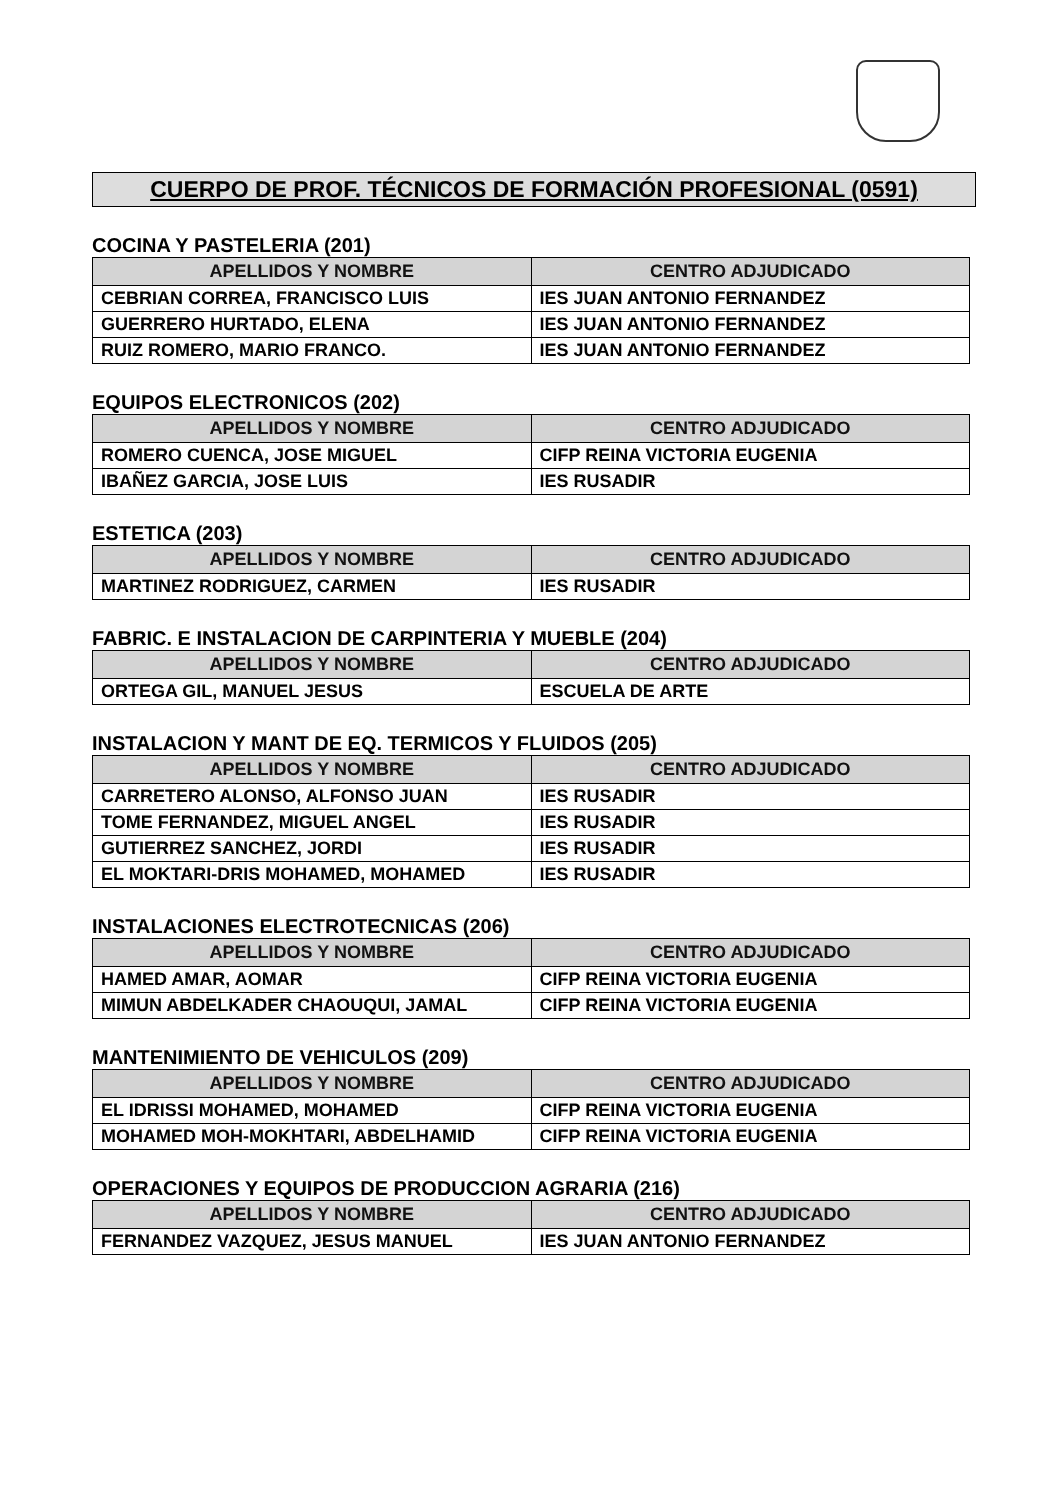CUERPO DE PROF. TÉCNICOS DE FORMACIÓN PROFESIONAL (0591)
COCINA Y PASTELERIA (201)
| APELLIDOS Y NOMBRE | CENTRO ADJUDICADO |
| --- | --- |
| CEBRIAN CORREA, FRANCISCO LUIS | IES JUAN ANTONIO FERNANDEZ |
| GUERRERO HURTADO, ELENA | IES JUAN ANTONIO FERNANDEZ |
| RUIZ ROMERO, MARIO FRANCO. | IES JUAN ANTONIO FERNANDEZ |
EQUIPOS ELECTRONICOS (202)
| APELLIDOS Y NOMBRE | CENTRO ADJUDICADO |
| --- | --- |
| ROMERO CUENCA, JOSE MIGUEL | CIFP REINA VICTORIA EUGENIA |
| IBAÑEZ GARCIA, JOSE LUIS | IES RUSADIR |
ESTETICA (203)
| APELLIDOS Y NOMBRE | CENTRO ADJUDICADO |
| --- | --- |
| MARTINEZ RODRIGUEZ, CARMEN | IES RUSADIR |
FABRIC. E INSTALACION DE CARPINTERIA Y MUEBLE (204)
| APELLIDOS Y NOMBRE | CENTRO ADJUDICADO |
| --- | --- |
| ORTEGA GIL, MANUEL JESUS | ESCUELA DE ARTE |
INSTALACION Y MANT DE EQ. TERMICOS Y FLUIDOS (205)
| APELLIDOS Y NOMBRE | CENTRO ADJUDICADO |
| --- | --- |
| CARRETERO ALONSO, ALFONSO JUAN | IES RUSADIR |
| TOME FERNANDEZ, MIGUEL ANGEL | IES RUSADIR |
| GUTIERREZ SANCHEZ, JORDI | IES RUSADIR |
| EL MOKTARI-DRIS MOHAMED, MOHAMED | IES RUSADIR |
INSTALACIONES ELECTROTECNICAS (206)
| APELLIDOS Y NOMBRE | CENTRO ADJUDICADO |
| --- | --- |
| HAMED AMAR, AOMAR | CIFP REINA VICTORIA EUGENIA |
| MIMUN ABDELKADER CHAOUQUI, JAMAL | CIFP REINA VICTORIA EUGENIA |
MANTENIMIENTO DE VEHICULOS (209)
| APELLIDOS Y NOMBRE | CENTRO ADJUDICADO |
| --- | --- |
| EL IDRISSI MOHAMED, MOHAMED | CIFP REINA VICTORIA EUGENIA |
| MOHAMED MOH-MOKHTARI, ABDELHAMID | CIFP REINA VICTORIA EUGENIA |
OPERACIONES Y EQUIPOS DE PRODUCCION AGRARIA (216)
| APELLIDOS Y NOMBRE | CENTRO ADJUDICADO |
| --- | --- |
| FERNANDEZ VAZQUEZ, JESUS MANUEL | IES JUAN ANTONIO FERNANDEZ |